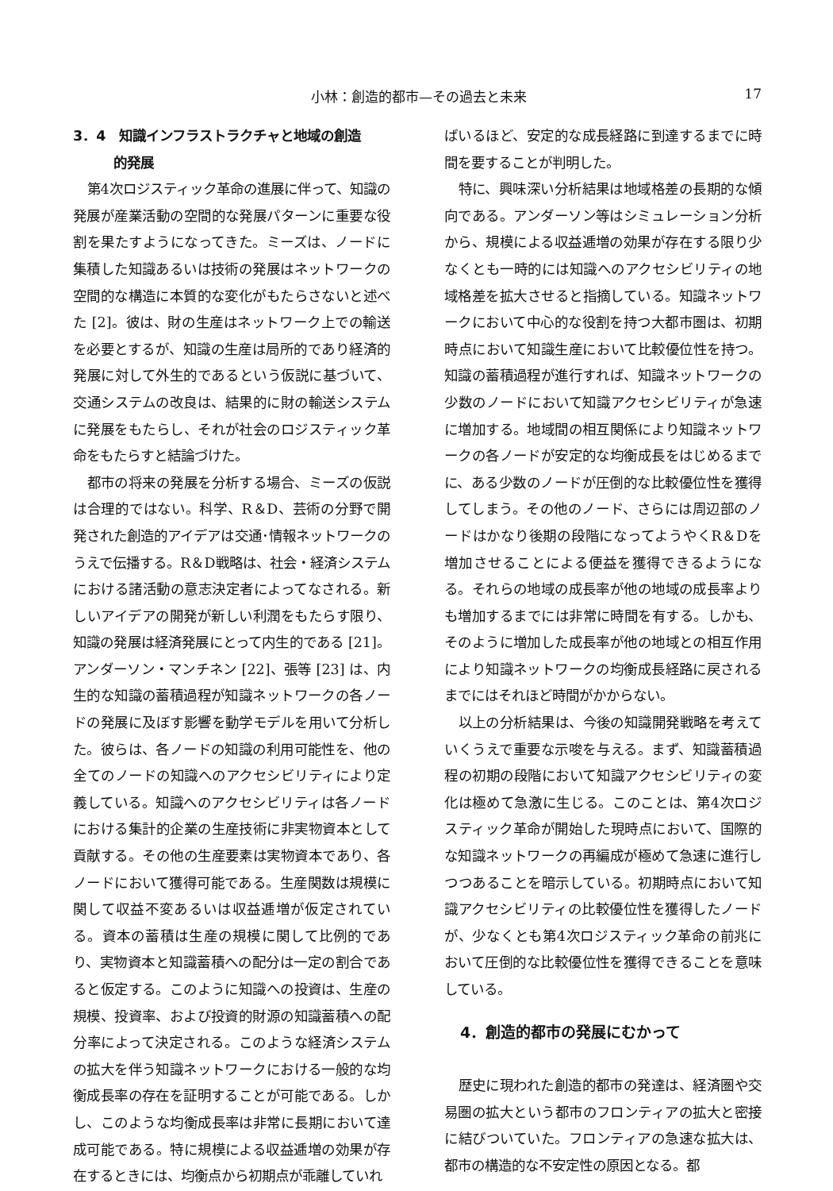小林：創造的都市—その過去と未来 17
3．4　知識インフラストラクチャと地域の創造
　　　的発展
第4次ロジスティック革命の進展に伴って、知識の発展が産業活動の空間的な発展パターンに重要な役割を果たすようになってきた。ミーズは、ノードに集積した知識あるいは技術の発展はネットワークの空間的な構造に本質的な変化がもたらさないと述べた [2]。彼は、財の生産はネットワーク上での輸送を必要とするが、知識の生産は局所的であり経済的発展に対して外生的であるという仮説に基づいて、交通システムの改良は、結果的に財の輸送システムに発展をもたらし、それが社会のロジスティック革命をもたらすと結論づけた。
都市の将来の発展を分析する場合、ミーズの仮説は合理的ではない。科学、R＆D、芸術の分野で開発された創造的アイデアは交通･情報ネットワークのうえで伝播する。R＆D戦略は、社会・経済システムにおける諸活動の意志決定者によってなされる。新しいアイデアの開発が新しい利潤をもたらす限り、知識の発展は経済発展にとって内生的である [21]。アンダーソン・マンチネン [22]、張等 [23] は、内生的な知識の蓄積過程が知識ネットワークの各ノードの発展に及ぼす影響を動学モデルを用いて分析した。彼らは、各ノードの知識の利用可能性を、他の全てのノードの知識へのアクセシビリティにより定義している。知識へのアクセシビリティは各ノードにおける集計的企業の生産技術に非実物資本として貢献する。その他の生産要素は実物資本であり、各ノードにおいて獲得可能である。生産関数は規模に関して収益不変あるいは収益逓増が仮定されている。資本の蓄積は生産の規模に関して比例的であり、実物資本と知識蓄積への配分は一定の割合であると仮定する。このように知識への投資は、生産の規模、投資率、および投資的財源の知識蓄積への配分率によって決定される。このような経済システムの拡大を伴う知識ネットワークにおける一般的な均衡成長率の存在を証明することが可能である。しかし、このような均衡成長率は非常に長期において達成可能である。特に規模による収益逓増の効果が存在するときには、均衡点から初期点が乖離していれ
ばいるほど、安定的な成長経路に到達するまでに時間を要することが判明した。
特に、興味深い分析結果は地域格差の長期的な傾向である。アンダーソン等はシミュレーション分析から、規模による収益逓増の効果が存在する限り少なくとも一時的には知識へのアクセシビリティの地域格差を拡大させると指摘している。知識ネットワークにおいて中心的な役割を持つ大都市圏は、初期時点において知識生産において比較優位性を持つ。知識の蓄積過程が進行すれば、知識ネットワークの少数のノードにおいて知識アクセシビリティが急速に増加する。地域間の相互関係により知識ネットワークの各ノードが安定的な均衡成長をはじめるまでに、ある少数のノードが圧倒的な比較優位性を獲得してしまう。その他のノード、さらには周辺部のノードはかなり後期の段階になってようやくR＆Dを増加させることによる便益を獲得できるようになる。それらの地域の成長率が他の地域の成長率よりも増加するまでには非常に時間を有する。しかも、そのように増加した成長率が他の地域との相互作用により知識ネットワークの均衡成長経路に戻されるまでにはそれほど時間がかからない。
以上の分析結果は、今後の知識開発戦略を考えていくうえで重要な示唆を与える。まず、知識蓄積過程の初期の段階において知識アクセシビリティの変化は極めて急激に生じる。このことは、第4次ロジスティック革命が開始した現時点において、国際的な知識ネットワークの再編成が極めて急速に進行しつつあることを暗示している。初期時点において知識アクセシビリティの比較優位性を獲得したノードが、少なくとも第4次ロジスティック革命の前兆において圧倒的な比較優位性を獲得できることを意味している。
4．創造的都市の発展にむかって
歴史に現われた創造的都市の発達は、経済圏や交易圏の拡大という都市のフロンティアの拡大と密接に結びついていた。フロンティアの急速な拡大は、都市の構造的な不安定性の原因となる。都